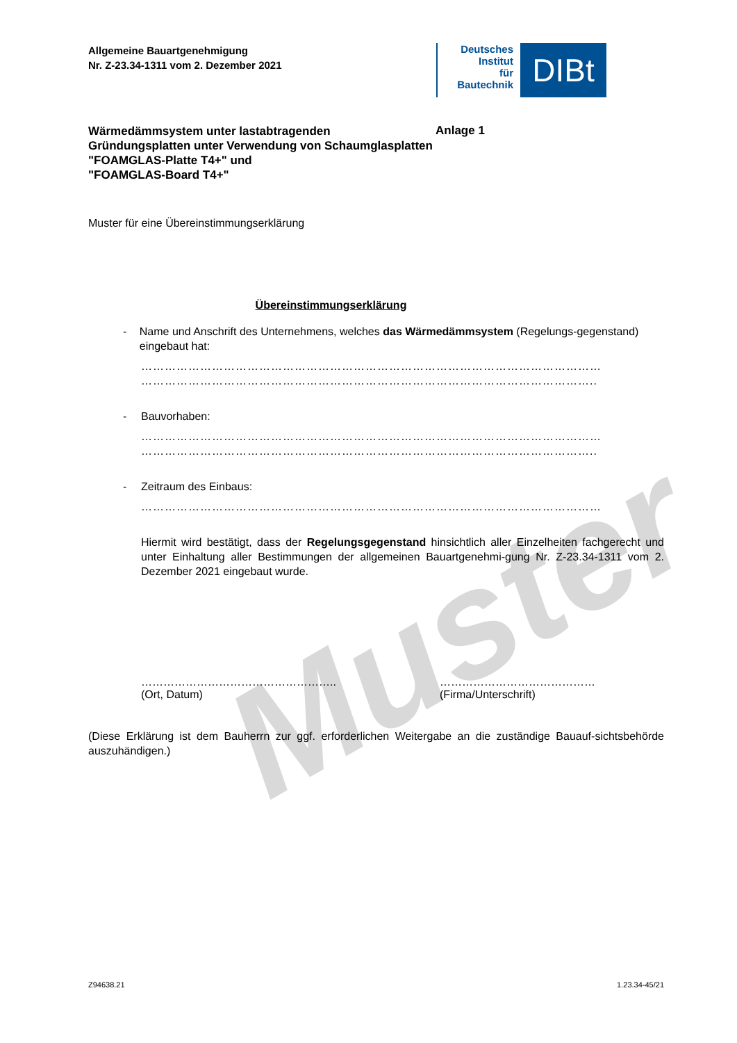Muster
Allgemeine Bauartgenehmigung
Nr. Z-23.34-1311 vom 2. Dezember 2021
Deutsches
Institut
für
Bautechnik
DIBt
Wärmedämmsystem unter lastabtragenden Gründungsplatten unter Verwendung von Schaumglasplatten
"FOAMGLAS-Platte T4+" und
"FOAMGLAS-Board T4+"
Anlage 1
Muster für eine Übereinstimmungserklärung
Übereinstimmungserklärung
- Name und Anschrift des Unternehmens, welches das Wärmedämmsystem (Regelungs-gegenstand) eingebaut hat:
………………………………………………………………………………………………………
……………………………………………………………………………………………………..
- Bauvorhaben:
………………………………………………………………………………………………………
……………………………………………………………………………………………………..
- Zeitraum des Einbaus:
………………………………………………………………………………………………………
Hiermit wird bestätigt, dass der Regelungsgegenstand hinsichtlich aller Einzelheiten fachgerecht und unter Einhaltung aller Bestimmungen der allgemeinen Bauartgenehmi-gung Nr. Z-23.34-1311 vom 2. Dezember 2021 eingebaut wurde.
……………………………………………..
(Ort, Datum)
……………………………………
(Firma/Unterschrift)
(Diese Erklärung ist dem Bauherrn zur ggf. erforderlichen Weitergabe an die zuständige Bauauf-sichtsbehörde auszuhändigen.)
Z94638.21 1.23.34-45/21